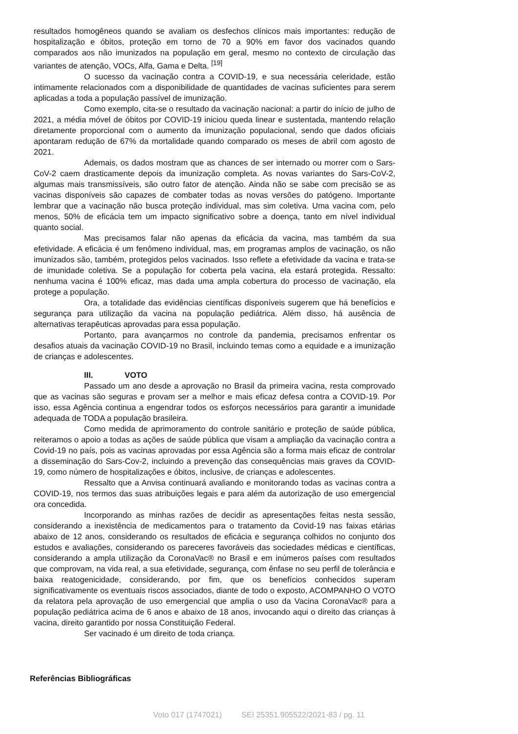resultados homogêneos quando se avaliam os desfechos clínicos mais importantes: redução de hospitalização e óbitos, proteção em torno de 70 a 90% em favor dos vacinados quando comparados aos não imunizados na população em geral, mesmo no contexto de circulação das variantes de atenção, VOCs, Alfa, Gama e Delta. <sup>[19]</sup>
O sucesso da vacinação contra a COVID-19, e sua necessária celeridade, estão intimamente relacionados com a disponibilidade de quantidades de vacinas suficientes para serem aplicadas a toda a população passível de imunização.
Como exemplo, cita-se o resultado da vacinação nacional: a partir do início de julho de 2021, a média móvel de óbitos por COVID-19 iniciou queda linear e sustentada, mantendo relação diretamente proporcional com o aumento da imunização populacional, sendo que dados oficiais apontaram redução de 67% da mortalidade quando comparado os meses de abril com agosto de 2021.
Ademais, os dados mostram que as chances de ser internado ou morrer com o Sars-CoV-2 caem drasticamente depois da imunização completa. As novas variantes do Sars-CoV-2, algumas mais transmissíveis, são outro fator de atenção. Ainda não se sabe com precisão se as vacinas disponíveis são capazes de combater todas as novas versões do patógeno. Importante lembrar que a vacinação não busca proteção individual, mas sim coletiva. Uma vacina com, pelo menos, 50% de eficácia tem um impacto significativo sobre a doença, tanto em nível individual quanto social.
Mas precisamos falar não apenas da eficácia da vacina, mas também da sua efetividade. A eficácia é um fenômeno individual, mas, em programas amplos de vacinação, os não imunizados são, também, protegidos pelos vacinados. Isso reflete a efetividade da vacina e trata-se de imunidade coletiva. Se a população for coberta pela vacina, ela estará protegida. Ressalto: nenhuma vacina é 100% eficaz, mas dada uma ampla cobertura do processo de vacinação, ela protege a população.
Ora, a totalidade das evidências científicas disponíveis sugerem que há benefícios e segurança para utilização da vacina na população pediátrica. Além disso, há ausência de alternativas terapêuticas aprovadas para essa população.
Portanto, para avançarmos no controle da pandemia, precisamos enfrentar os desafios atuais da vacinação COVID-19 no Brasil, incluindo temas como a equidade e a imunização de crianças e adolescentes.
III. VOTO
Passado um ano desde a aprovação no Brasil da primeira vacina, resta comprovado que as vacinas são seguras e provam ser a melhor e mais eficaz defesa contra a COVID-19. Por isso, essa Agência continua a engendrar todos os esforços necessários para garantir a imunidade adequada de TODA a população brasileira.
Como medida de aprimoramento do controle sanitário e proteção de saúde pública, reiteramos o apoio a todas as ações de saúde pública que visam a ampliação da vacinação contra a Covid-19 no país, pois as vacinas aprovadas por essa Agência são a forma mais eficaz de controlar a disseminação do Sars-Cov-2, incluindo a prevenção das consequências mais graves da COVID-19, como número de hospitalizações e óbitos, inclusive, de crianças e adolescentes.
Ressalto que a Anvisa continuará avaliando e monitorando todas as vacinas contra a COVID-19, nos termos das suas atribuições legais e para além da autorização de uso emergencial ora concedida.
Incorporando as minhas razões de decidir as apresentações feitas nesta sessão, considerando a inexistência de medicamentos para o tratamento da Covid-19 nas faixas etárias abaixo de 12 anos, considerando os resultados de eficácia e segurança colhidos no conjunto dos estudos e avaliações, considerando os pareceres favoráveis das sociedades médicas e científicas, considerando a ampla utilização da CoronaVac® no Brasil e em inúmeros países com resultados que comprovam, na vida real, a sua efetividade, segurança, com ênfase no seu perfil de tolerância e baixa reatogenicidade, considerando, por fim, que os benefícios conhecidos superam significativamente os eventuais riscos associados, diante de todo o exposto, ACOMPANHO O VOTO da relatora pela aprovação de uso emergencial que amplia o uso da Vacina CoronaVac® para a população pediátrica acima de 6 anos e abaixo de 18 anos, invocando aqui o direito das crianças à vacina, direito garantido por nossa Constituição Federal.
Ser vacinado é um direito de toda criança.
Referências Bibliográficas
Voto 017 (1747021) SEI 25351.905522/2021-83 / pg. 11